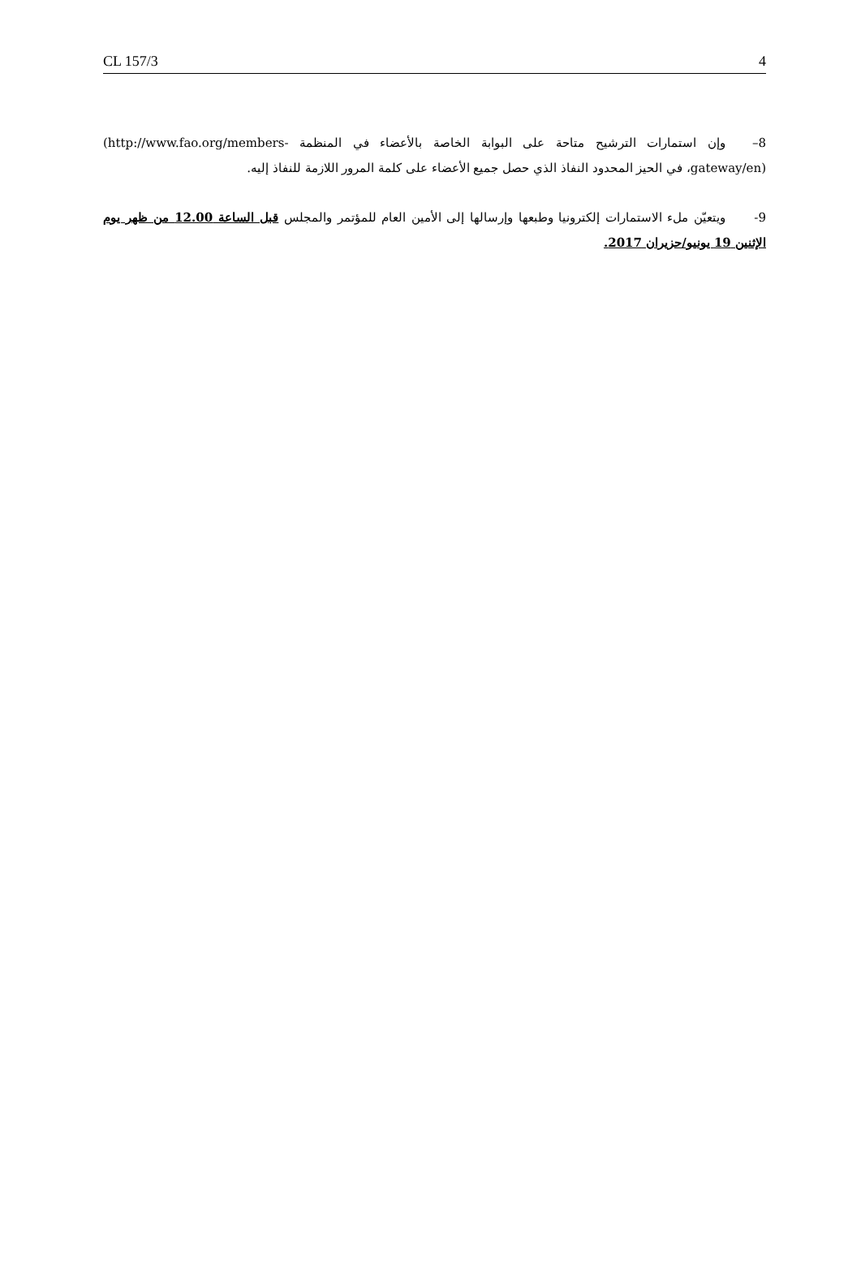CL 157/3 4
8– وإن استمارات الترشيح متاحة على البوابة الخاصة بالأعضاء في المنظمة (http://www.fao.org/members-gateway/en)، في الحيز المحدود النفاذ الذي حصل جميع الأعضاء على كلمة المرور اللازمة للنفاذ إليه.
9- ويتعيّن ملء الاستمارات إلكترونيا وطبعها وإرسالها إلى الأمين العام للمؤتمر والمجلس قبل الساعة 12.00 من ظهر يوم الإثنين 19 يونيو/حزيران 2017.